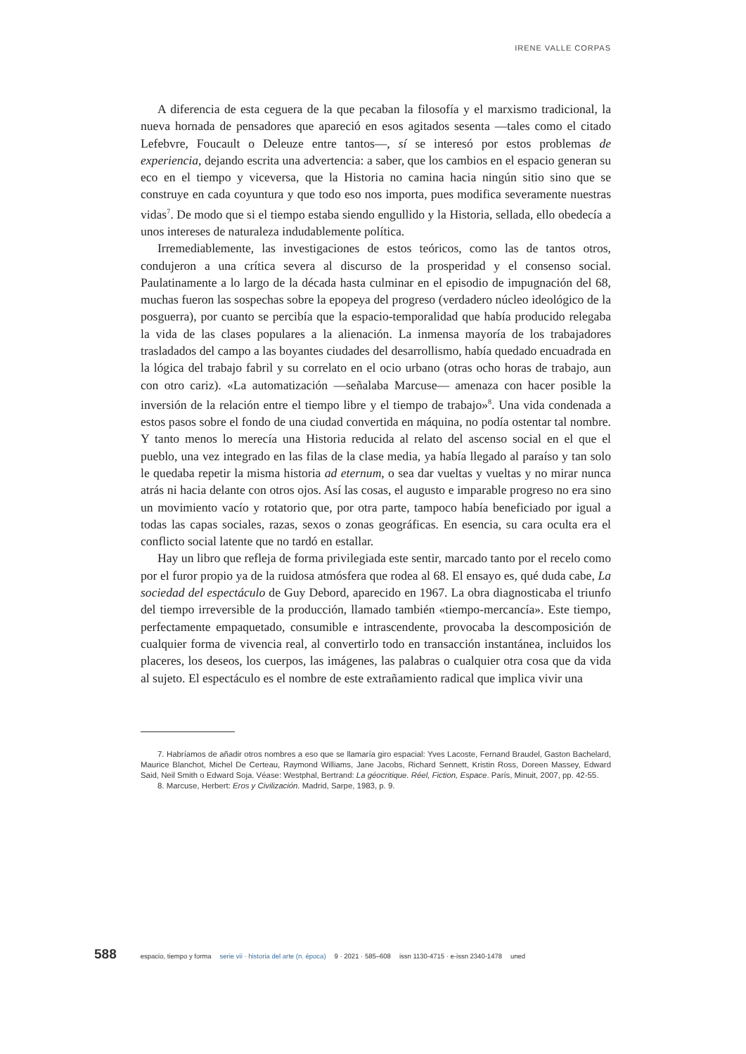IRENE VALLE CORPAS
A diferencia de esta ceguera de la que pecaban la filosofía y el marxismo tradicional, la nueva hornada de pensadores que apareció en esos agitados sesenta —tales como el citado Lefebvre, Foucault o Deleuze entre tantos—, sí se interesó por estos problemas de experiencia, dejando escrita una advertencia: a saber, que los cambios en el espacio generan su eco en el tiempo y viceversa, que la Historia no camina hacia ningún sitio sino que se construye en cada coyuntura y que todo eso nos importa, pues modifica severamente nuestras vidas<sup>7</sup>. De modo que si el tiempo estaba siendo engullido y la Historia, sellada, ello obedecía a unos intereses de naturaleza indudablemente política.
Irremediablemente, las investigaciones de estos teóricos, como las de tantos otros, condujeron a una crítica severa al discurso de la prosperidad y el consenso social. Paulatinamente a lo largo de la década hasta culminar en el episodio de impugnación del 68, muchas fueron las sospechas sobre la epopeya del progreso (verdadero núcleo ideológico de la posguerra), por cuanto se percibía que la espacio-temporalidad que había producido relegaba la vida de las clases populares a la alienación. La inmensa mayoría de los trabajadores trasladados del campo a las boyantes ciudades del desarrollismo, había quedado encuadrada en la lógica del trabajo fabril y su correlato en el ocio urbano (otras ocho horas de trabajo, aun con otro cariz). «La automatización —señalaba Marcuse— amenaza con hacer posible la inversión de la relación entre el tiempo libre y el tiempo de trabajo»<sup>8</sup>. Una vida condenada a estos pasos sobre el fondo de una ciudad convertida en máquina, no podía ostentar tal nombre. Y tanto menos lo merecía una Historia reducida al relato del ascenso social en el que el pueblo, una vez integrado en las filas de la clase media, ya había llegado al paraíso y tan solo le quedaba repetir la misma historia ad eternum, o sea dar vueltas y vueltas y no mirar nunca atrás ni hacia delante con otros ojos. Así las cosas, el augusto e imparable progreso no era sino un movimiento vacío y rotatorio que, por otra parte, tampoco había beneficiado por igual a todas las capas sociales, razas, sexos o zonas geográficas. En esencia, su cara oculta era el conflicto social latente que no tardó en estallar.
Hay un libro que refleja de forma privilegiada este sentir, marcado tanto por el recelo como por el furor propio ya de la ruidosa atmósfera que rodea al 68. El ensayo es, qué duda cabe, La sociedad del espectáculo de Guy Debord, aparecido en 1967. La obra diagnosticaba el triunfo del tiempo irreversible de la producción, llamado también «tiempo-mercancía». Este tiempo, perfectamente empaquetado, consumible e intrascendente, provocaba la descomposición de cualquier forma de vivencia real, al convertirlo todo en transacción instantánea, incluidos los placeres, los deseos, los cuerpos, las imágenes, las palabras o cualquier otra cosa que da vida al sujeto. El espectáculo es el nombre de este extrañamiento radical que implica vivir una
7. Habríamos de añadir otros nombres a eso que se llamaría giro espacial: Yves Lacoste, Fernand Braudel, Gaston Bachelard, Maurice Blanchot, Michel De Certeau, Raymond Williams, Jane Jacobs, Richard Sennett, Kristin Ross, Doreen Massey, Edward Said, Neil Smith o Edward Soja. Véase: Westphal, Bertrand: La géocritique. Réel, Fiction, Espace. París, Minuit, 2007, pp. 42-55.
8. Marcuse, Herbert: Eros y Civilización. Madrid, Sarpe, 1983, p. 9.
588 espacio, tiempo y forma serie vii · historia del arte (n. época) 9 · 2021 · 585–608 issn 1130-4715 · e-issn 2340-1478 uned